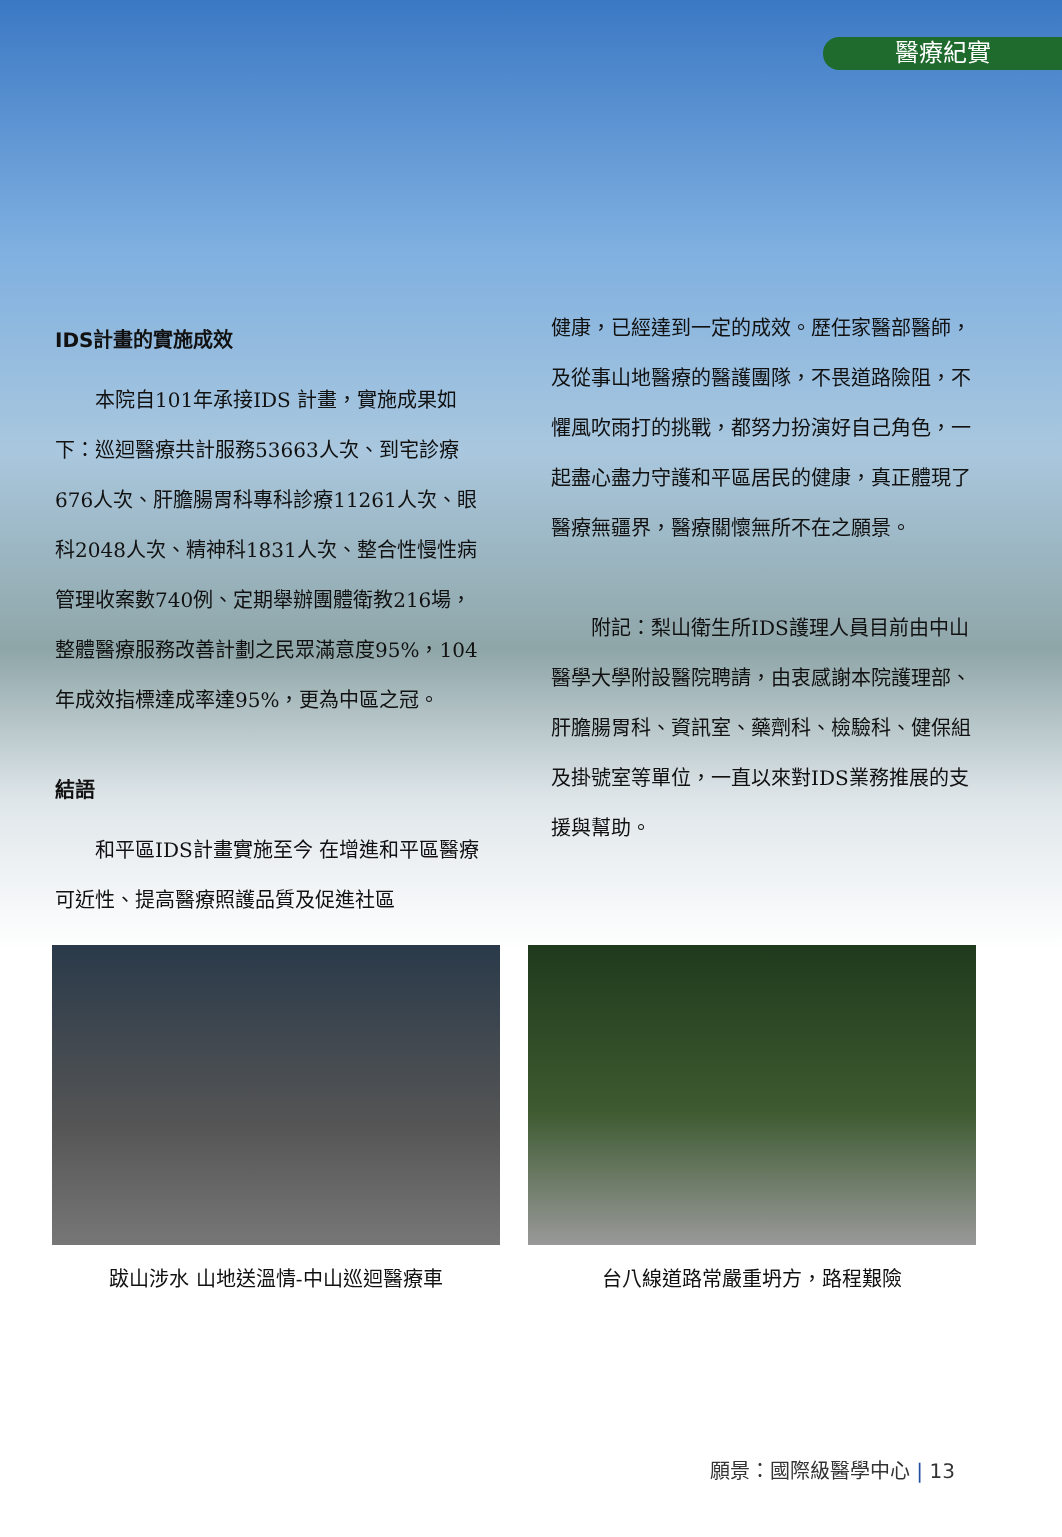醫療紀實
IDS計畫的實施成效
本院自101年承接IDS 計畫，實施成果如下：巡迴醫療共計服務53663人次、到宅診療676人次、肝膽腸胃科專科診療11261人次、眼科2048人次、精神科1831人次、整合性慢性病管理收案數740例、定期舉辦團體衛教216場，整體醫療服務改善計劃之民眾滿意度95%，104年成效指標達成率達95%，更為中區之冠。
結語
和平區IDS計畫實施至今 在增進和平區醫療可近性、提高醫療照護品質及促進社區
健康，已經達到一定的成效。歷任家醫部醫師，及從事山地醫療的醫護團隊，不畏道路險阻，不懼風吹雨打的挑戰，都努力扮演好自己角色，一起盡心盡力守護和平區居民的健康，真正體現了醫療無疆界，醫療關懷無所不在之願景。
附記：梨山衛生所IDS護理人員目前由中山醫學大學附設醫院聘請，由衷感謝本院護理部、肝膽腸胃科、資訊室、藥劑科、檢驗科、健保組及掛號室等單位，一直以來對IDS業務推展的支援與幫助。
跋山涉水 山地送溫情-中山巡迴醫療車 台八線道路常嚴重坍方，路程艱險
願景：國際級醫學中心 | 13